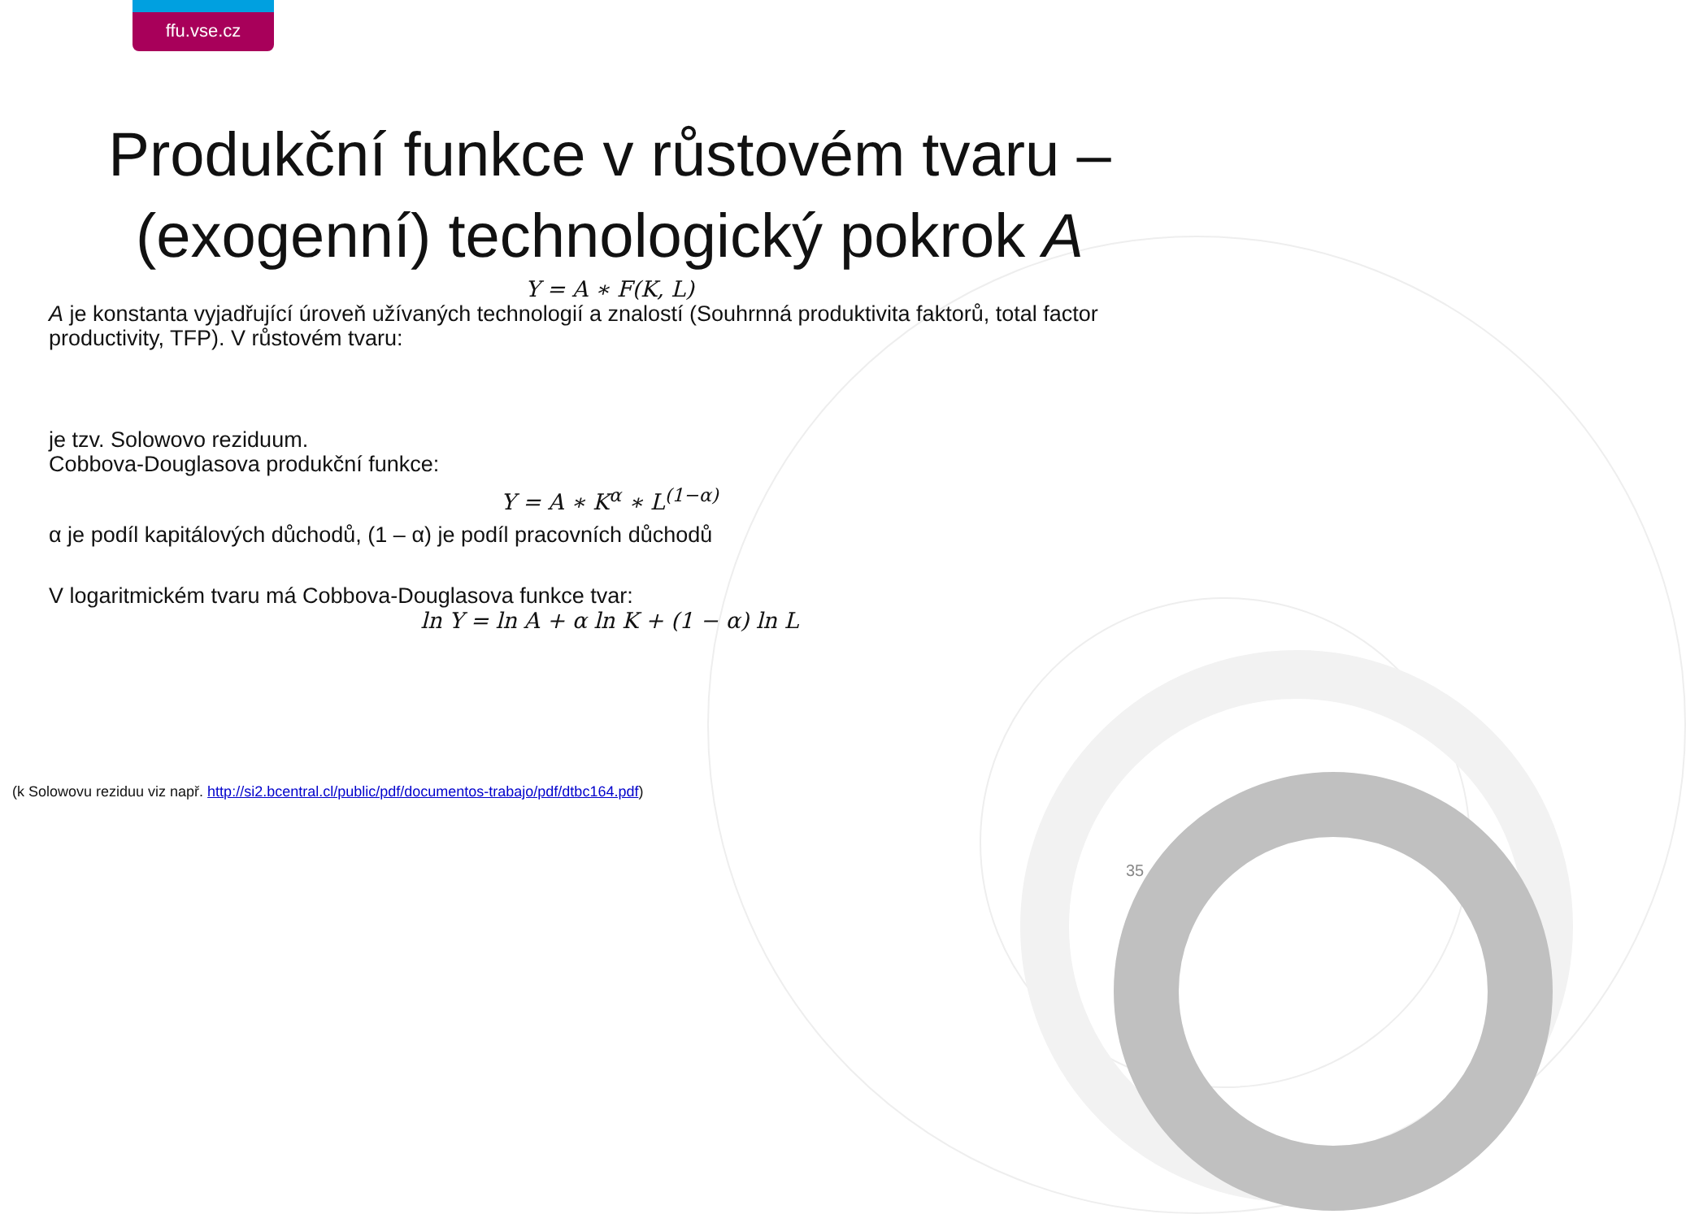ffu.vse.cz
Produkční funkce v růstovém tvaru – (exogenní) technologický pokrok A
Y = A ∗ F(K, L)
A je konstanta vyjadřující úroveň užívaných technologií a znalostí (Souhrnná produktivita faktorů, total factor productivity, TFP). V růstovém tvaru:
je tzv. Solowovo reziduum.
Cobbova-Douglasova produkční funkce:
Y = A ∗ K<sup>α</sup> ∗ L<sup>(1−α)</sup>
α je podíl kapitálových důchodů, (1 – α) je podíl pracovních důchodů
V logaritmickém tvaru má Cobbova-Douglasova funkce tvar:
ln Y = ln A + α ln K + (1 − α) ln L
(k Solowovu reziduu viz např. http://si2.bcentral.cl/public/pdf/documentos-trabajo/pdf/dtbc164.pdf)
35